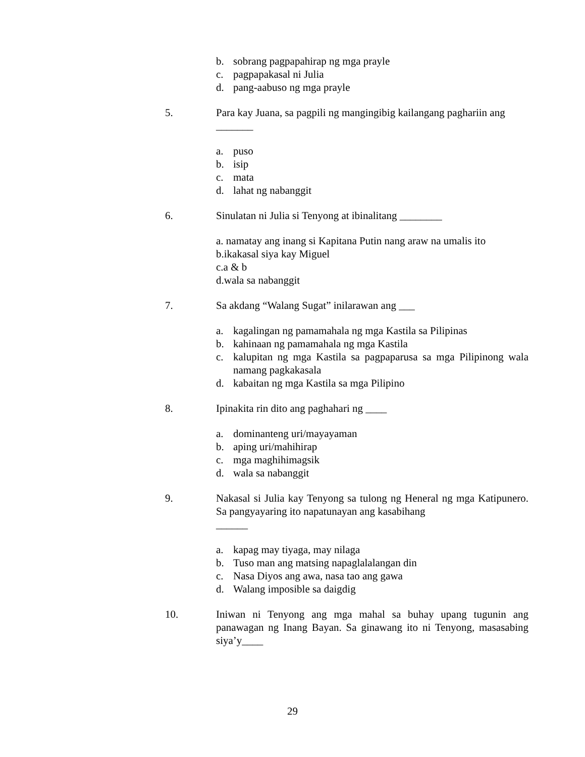b. sobrang pagpapahirap ng mga prayle
c. pagpapakasal ni Julia
d. pang-aabuso ng mga prayle
5. Para kay Juana, sa pagpili ng mangingibig kailangang paghariin ang
_______
a. puso
b. isip
c. mata
d. lahat ng nabanggit
6. Sinulatan ni Julia si Tenyong at ibinalitang ________
a. namatay ang inang si Kapitana Putin nang araw na umalis ito
b.ikakasal siya kay Miguel
c.a & b
d.wala sa nabanggit
7. Sa akdang “Walang Sugat” inilarawan ang ___
a. kagalingan ng pamamahala ng mga Kastila sa Pilipinas
b. kahinaan ng pamamahala ng mga Kastila
c. kalupitan ng mga Kastila sa pagpaparusa sa mga Pilipinong wala namang pagkakasala
d. kabaitan ng mga Kastila sa mga Pilipino
8. Ipinakita rin dito ang paghahari ng ____
a. dominanteng uri/mayayaman
b. aping uri/mahihirap
c. mga maghihimagsik
d. wala sa nabanggit
9. Nakasal si Julia kay Tenyong sa tulong ng Heneral ng mga Katipunero. Sa pangyayaring ito napatunayan ang kasabihang
______
a. kapag may tiyaga, may nilaga
b. Tuso man ang matsing napaglalalangan din
c. Nasa Diyos ang awa, nasa tao ang gawa
d. Walang imposible sa daigdig
10. Iniwan ni Tenyong ang mga mahal sa buhay upang tugunin ang panawagan ng Inang Bayan. Sa ginawang ito ni Tenyong, masasabing siya’y____
29